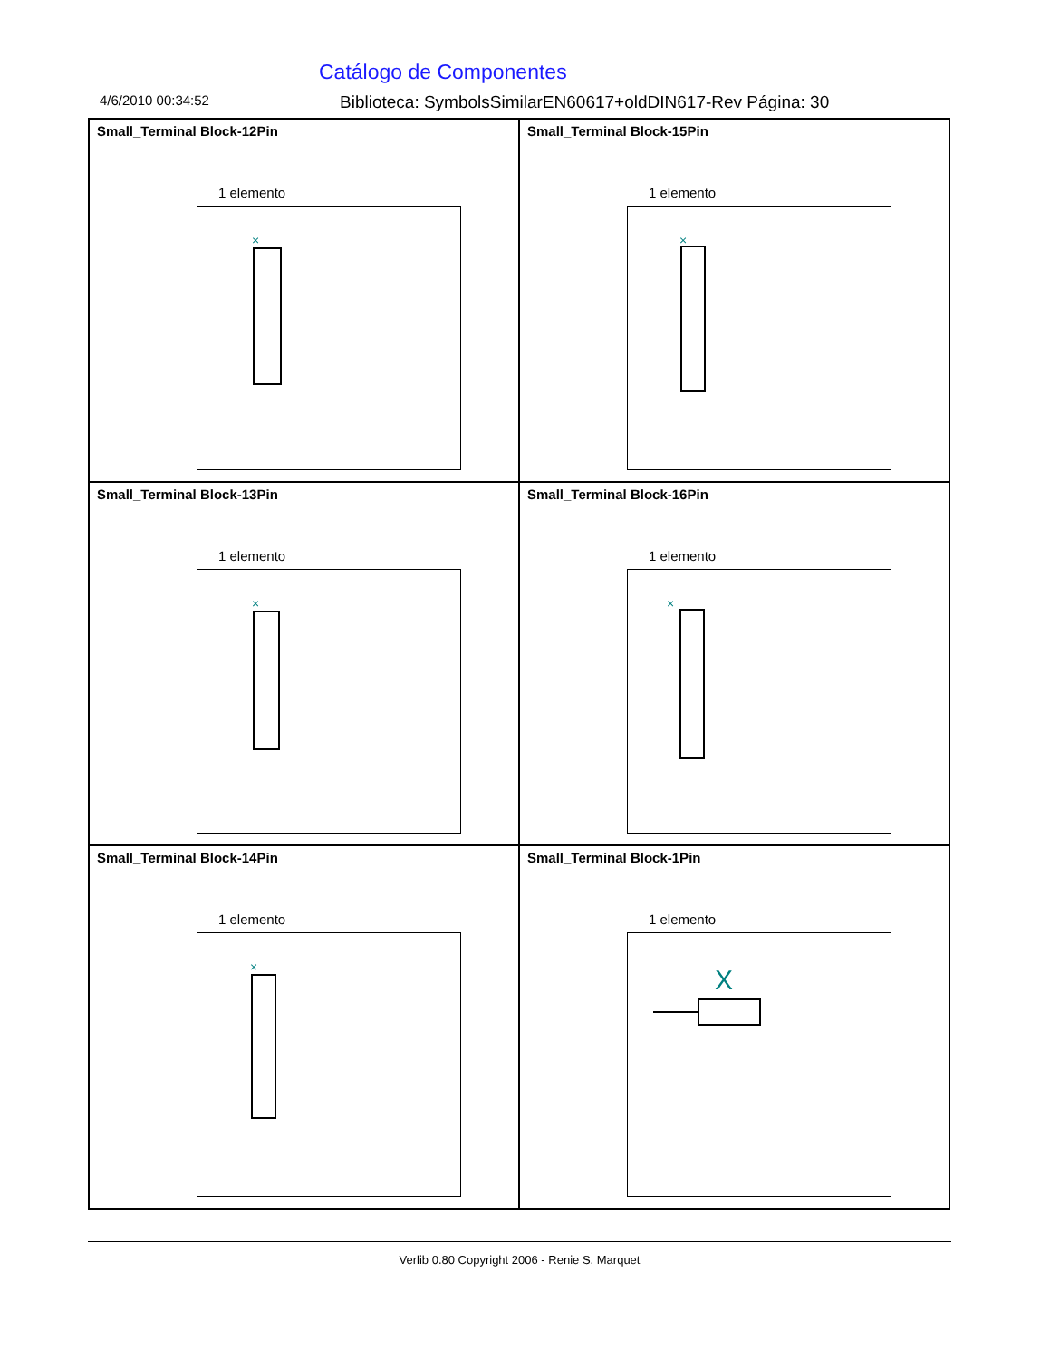Catálogo de Componentes
4/6/2010 00:34:52 Biblioteca: SymbolsSimilarEN60617+oldDIN617-Rev Página: 30
Small_Terminal Block-12Pin
1 elemento
×
Small_Terminal Block-15Pin
1 elemento
×
Small_Terminal Block-13Pin
1 elemento
×
Small_Terminal Block-16Pin
1 elemento
×
Small_Terminal Block-14Pin
1 elemento
×
Small_Terminal Block-1Pin
1 elemento
X
Verlib 0.80 Copyright 2006 - Renie S. Marquet